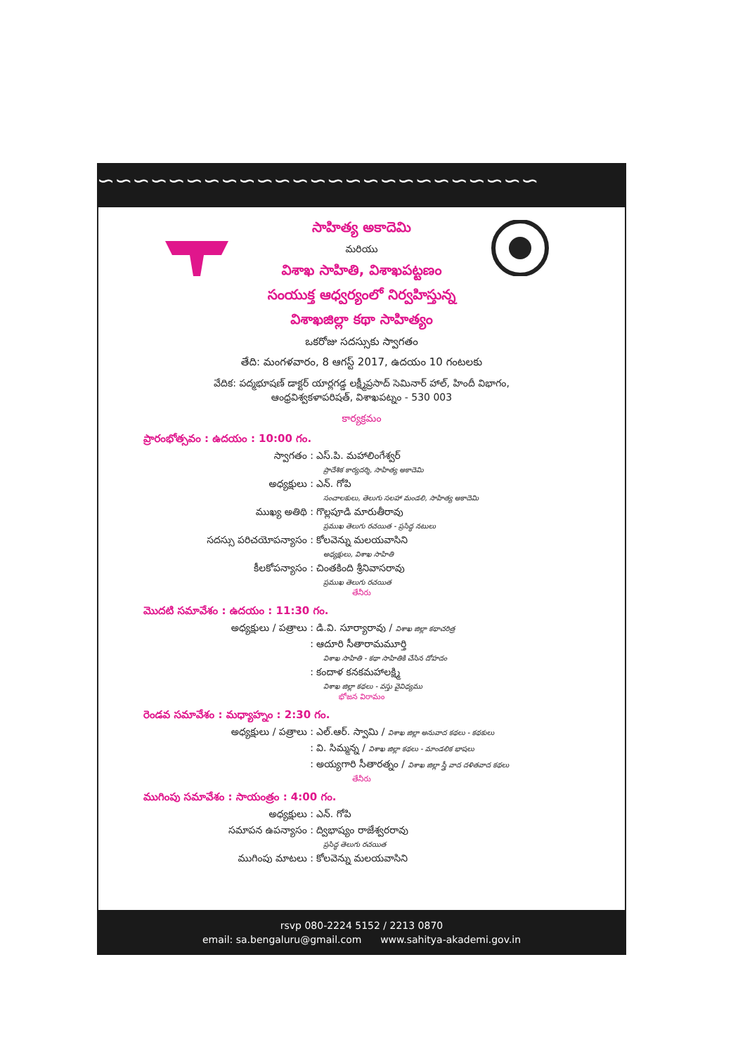∽∽∽∽∽∽∽∽∽∽∽∽∽∽∽∽∽∽∽∽∽∽∽∽∽
సాహిత్య అకాదెమి
మరియు
విశాఖ సాహితి, విశాఖపట్టణం
సంయుక్త ఆధ్వర్యంలో నిర్వహిస్తున్న
విశాఖజిల్లా కథా సాహిత్యం
ఒకరోజు సదస్సుకు స్వాగతం
తేది: మంగళవారం, 8 ఆగస్ట్ 2017, ఉదయం 10 గంటలకు
వేదిక: పద్మభూషణ్ డాక్టర్ యార్లగడ్డ లక్ష్మీప్రసాద్ సెమినార్ హాల్, హిందీ విభాగం,
ఆంధ్రవిశ్వకళాపరిషత్, విశాఖపట్నం - 530 003
కార్యక్రమం
ప్రారంభోత్సవం : ఉదయం : 10:00 గం.
స్వాగతం : ఎస్.పి. మహాలింగేశ్వర్
ప్రాదేశిక కార్యదర్శి, సాహిత్య అకాదెమి
అధ్యక్షులు : ఎన్. గోపి
సంచాలకులు, తెలుగు సలహా మండలి, సాహిత్య అకాదెమి
ముఖ్య అతిథి : గొల్లపూడి మారుతీరావు
ప్రముఖ తెలుగు రచయిత - ప్రసిద్ధ నటులు
సదస్సు పరిచయోపన్యాసం : కోలవెన్ను మలయవాసిని
అధ్యక్షులు, విశాఖ సాహితి
కీలకోపన్యాసం : చింతకింది శ్రీనివాసరావు
ప్రముఖ తెలుగు రచయిత
తేనీరు
మొదటి సమావేశం : ఉదయం : 11:30 గం.
అధ్యక్షులు / పత్రాలు : డి.వి. సూర్యారావు / విశాఖ జిల్లా కథాచరిత్ర
: ఆదూరి సీతారామమూర్తి
విశాఖ సాహితి - కథా సాహితికి చేసిన దోహదం
: కందాళ కనకమహాలక్ష్మి
విశాఖ జిల్లా కథలు - వస్తు వైవిధ్యము
భోజన విరామం
రెండవ సమావేశం : మధ్యాహ్నం : 2:30 గం.
అధ్యక్షులు / పత్రాలు : ఎల్.ఆర్. స్వామి / విశాఖ జిల్లా అనువాద కథలు - కథకులు
: వి. సిమ్మన్న / విశాఖ జిల్లా కథలు - మాండలిక భాషలు
: అయ్యగారి సీతారత్నం / విశాఖ జిల్లా స్త్రీ వాద దళితవాద కథలు
తేనీరు
ముగింపు సమావేశం : సాయంత్రం : 4:00 గం.
అధ్యక్షులు : ఎన్. గోపి
సమాపన ఉపన్యాసం : ద్విభాష్యం రాజేశ్వరరావు
ప్రసిద్ధ తెలుగు రచయిత
ముగింపు మాటలు : కోలవెన్ను మలయవాసిని
rsvp 080-2224 5152 / 2213 0870
email: sa.bengaluru@gmail.com www.sahitya-akademi.gov.in